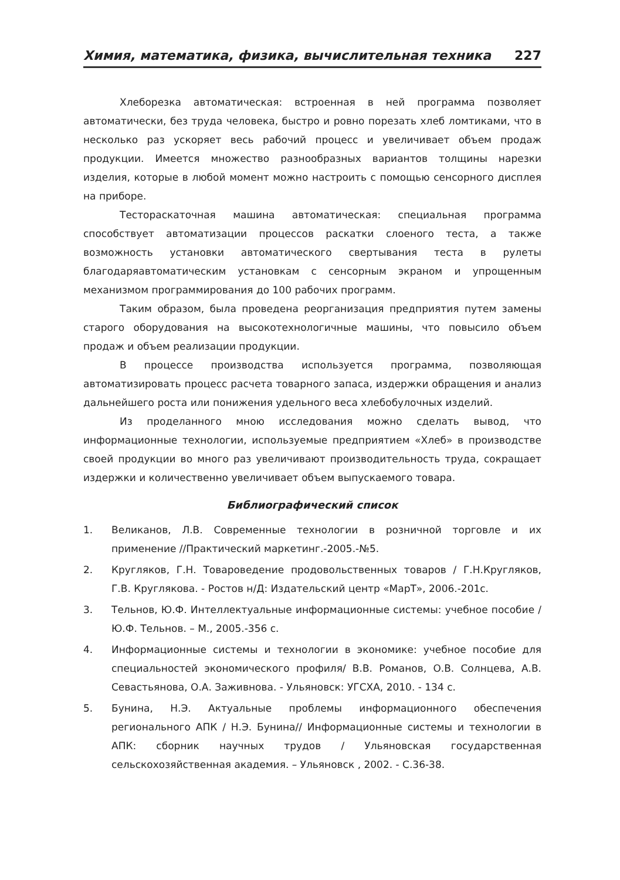Химия, математика, физика, вычислительная техника 227
Хлеборезка автоматическая: встроенная в ней программа позволяет автоматически, без труда человека, быстро и ровно порезать хлеб ломтиками, что в несколько раз ускоряет весь рабочий процесс и увеличивает объем продаж продукции. Имеется множество разнообразных вариантов толщины нарезки изделия, которые в любой момент можно настроить с помощью сенсорного дисплея на приборе.
Тестораскаточная машина автоматическая: специальная программа способствует автоматизации процессов раскатки слоеного теста, а также возможность установки автоматического свертывания теста в рулеты благодаряавтоматическим установкам с сенсорным экраном и упрощенным механизмом программирования до 100 рабочих программ.
Таким образом, была проведена реорганизация предприятия путем замены старого оборудования на высокотехнологичные машины, что повысило объем продаж и объем реализации продукции.
В процессе производства используется программа, позволяющая автоматизировать процесс расчета товарного запаса, издержки обращения и анализ дальнейшего роста или понижения удельного веса хлебобулочных изделий.
Из проделанного мною исследования можно сделать вывод, что информационные технологии, используемые предприятием «Хлеб» в производстве своей продукции во много раз увеличивают производительность труда, сокращает издержки и количественно увеличивает объем выпускаемого товара.
Библиографический список
1. Великанов, Л.В. Современные технологии в розничной торговле и их применение //Практический маркетинг.-2005.-№5.
2. Кругляков, Г.Н. Товароведение продовольственных товаров / Г.Н.Кругляков, Г.В. Круглякова. - Ростов н/Д: Издательский центр «МарТ», 2006.-201с.
3. Тельнов, Ю.Ф. Интеллектуальные информационные системы: учебное пособие / Ю.Ф. Тельнов. – М., 2005.-356 с.
4. Информационные системы и технологии в экономике: учебное пособие для специальностей экономического профиля/ В.В. Романов, О.В. Солнцева, А.В. Севастьянова, О.А. Заживнова. - Ульяновск: УГСХА, 2010. - 134 с.
5. Бунина, Н.Э. Актуальные проблемы информационного обеспечения регионального АПК / Н.Э. Бунина// Информационные системы и технологии в АПК: сборник научных трудов / Ульяновская государственная сельскохозяйственная академия. – Ульяновск , 2002. - С.36-38.